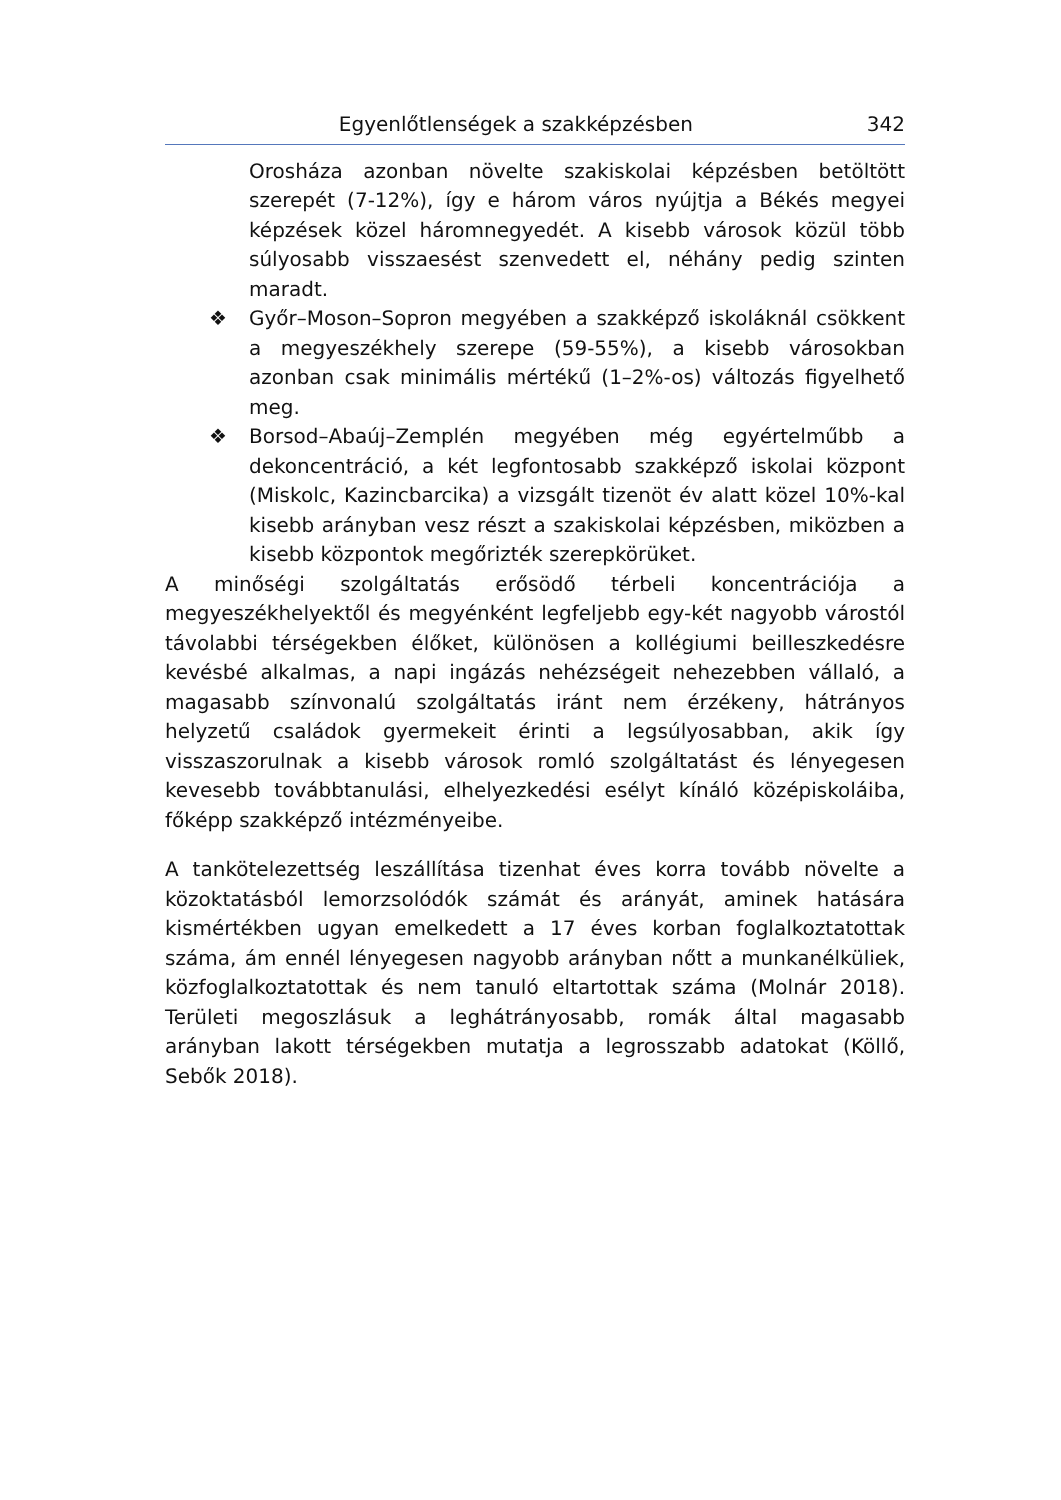Egyenlőtlenségek a szakképzésben 342
Orosháza azonban növelte szakiskolai képzésben betöltött szerepét (7-12%), így e három város nyújtja a Békés megyei képzések közel háromnegyedét. A kisebb városok közül több súlyosabb visszaesést szenvedett el, néhány pedig szinten maradt.
❖ Győr–Moson–Sopron megyében a szakképző iskoláknál csökkent a megyeszékhely szerepe (59-55%), a kisebb városokban azonban csak minimális mértékű (1–2%-os) változás figyelhető meg.
❖ Borsod–Abaúj–Zemplén megyében még egyértelműbb a dekoncentráció, a két legfontosabb szakképző iskolai központ (Miskolc, Kazincbarcika) a vizsgált tizenöt év alatt közel 10%-kal kisebb arányban vesz részt a szakiskolai képzésben, miközben a kisebb központok megőrizték szerepkörüket.
A minőségi szolgáltatás erősödő térbeli koncentrációja a megyeszékhelyektől és megyénként legfeljebb egy-két nagyobb várostól távolabbi térségekben élőket, különösen a kollégiumi beilleszkedésre kevésbé alkalmas, a napi ingázás nehézségeit nehezebben vállaló, a magasabb színvonalú szolgáltatás iránt nem érzékeny, hátrányos helyzetű családok gyermekeit érinti a legsúlyosabban, akik így visszaszorulnak a kisebb városok romló szolgáltatást és lényegesen kevesebb továbbtanulási, elhelyezkedési esélyt kínáló középiskoláiba, főképp szakképző intézményeibe.
A tankötelezettség leszállítása tizenhat éves korra tovább növelte a közoktatásból lemorzsolódók számát és arányát, aminek hatására kismértékben ugyan emelkedett a 17 éves korban foglalkoztatottak száma, ám ennél lényegesen nagyobb arányban nőtt a munkanélküliek, közfoglalkoztatottak és nem tanuló eltartottak száma (Molnár 2018). Területi megoszlásuk a leghátrányosabb, romák által magasabb arányban lakott térségekben mutatja a legrosszabb adatokat (Köllő, Sebők 2018).